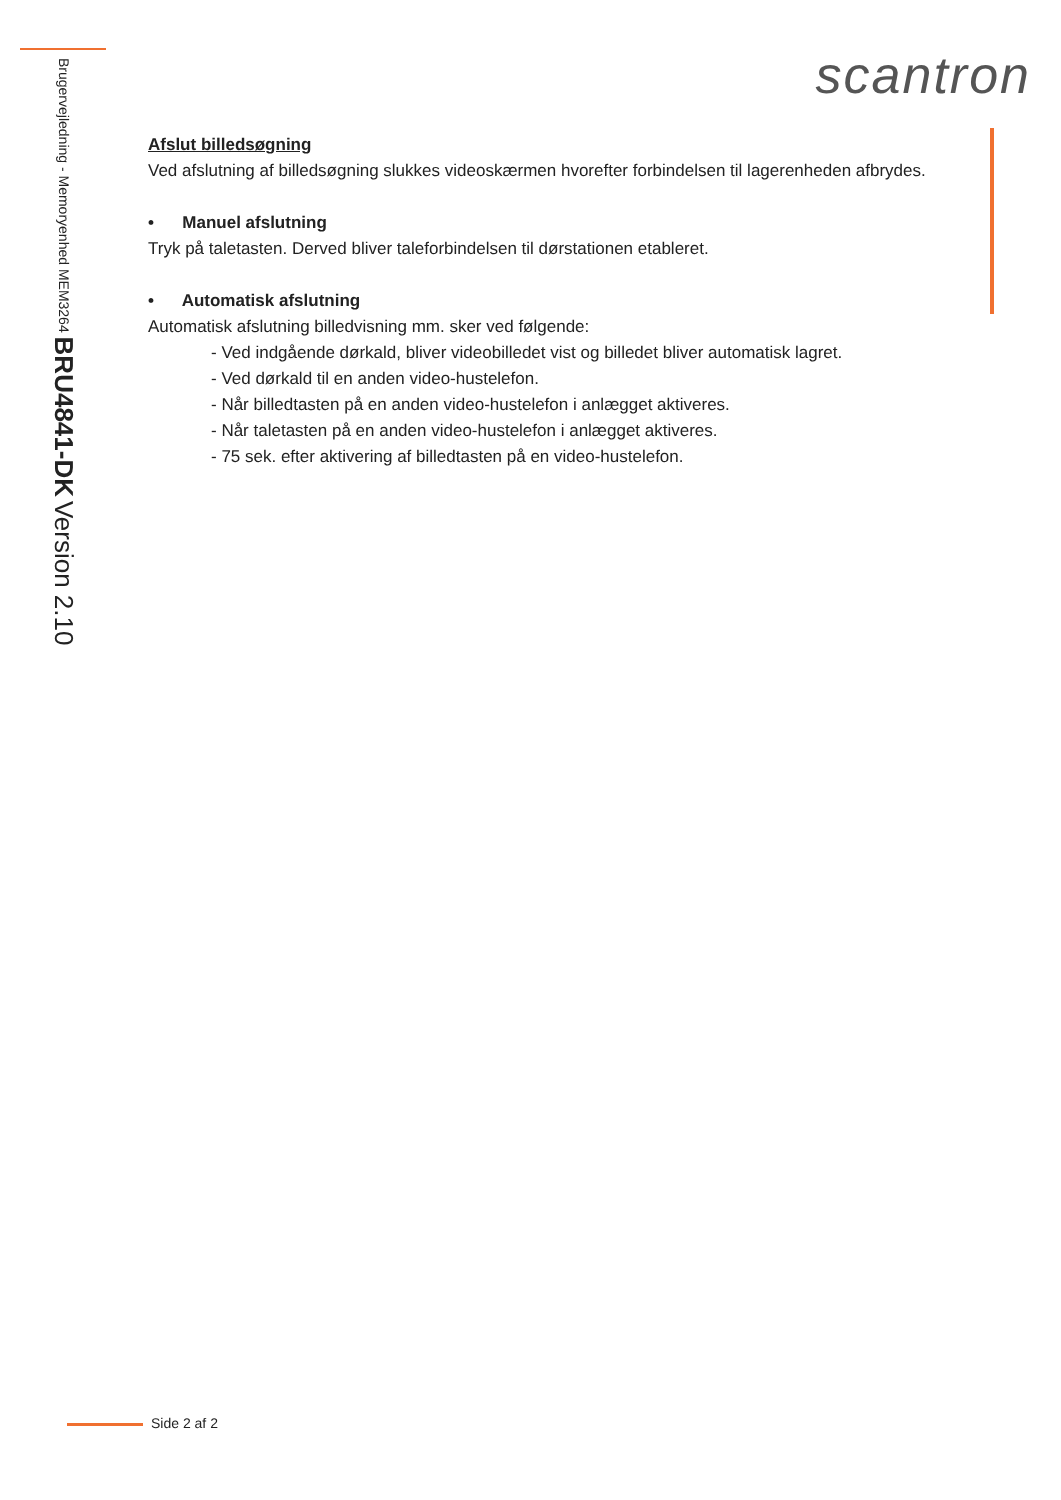Brugervejledning - Memoryenhed MEM3264 BRU4841-DK Version 2.10
scantron
Afslut billedsøgning
Ved afslutning af billedsøgning slukkes videoskærmen hvorefter forbindelsen til lagerenheden afbrydes.
• Manuel afslutning
Tryk på taletasten. Derved bliver taleforbindelsen til dørstationen etableret.
• Automatisk afslutning
Automatisk afslutning billedvisning mm. sker ved følgende:
- Ved indgående dørkald, bliver videobilledet vist og billedet bliver automatisk lagret.
- Ved dørkald til en anden video-hustelefon.
- Når billedtasten på en anden video-hustelefon i anlægget aktiveres.
- Når taletasten på en anden video-hustelefon i anlægget aktiveres.
- 75 sek. efter aktivering af billedtasten på en video-hustelefon.
Side 2 af 2